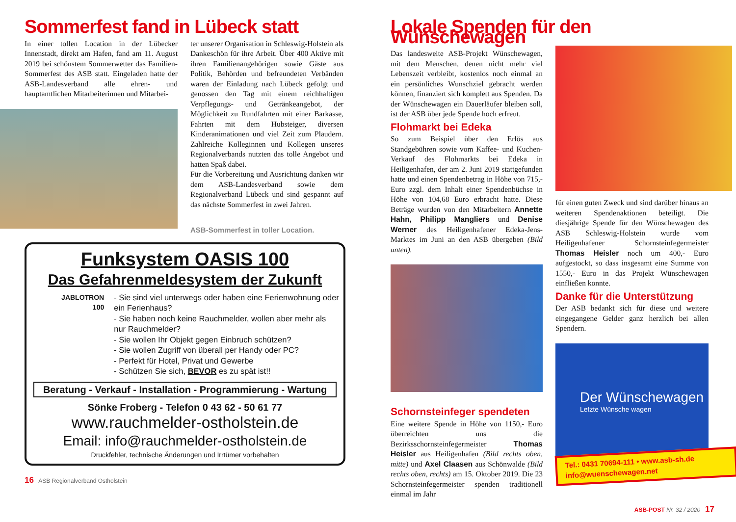Sommerfest fand in Lübeck statt
In einer tollen Location in der Lübecker Innenstadt, direkt am Hafen, fand am 11. August 2019 bei schönstem Sommerwetter das Familien-Sommerfest des ASB statt. Eingeladen hatte der ASB-Landesverband alle ehren- und hauptamtlichen Mitarbeiterinnen und Mitarbei-
ter unserer Organisation in Schleswig-Holstein als Dankeschön für ihre Arbeit. Über 400 Aktive mit ihren Familienangehörigen sowie Gäste aus Politik, Behörden und befreundeten Verbänden waren der Einladung nach Lübeck gefolgt und genossen den Tag mit einem reichhaltigen Verpflegungs- und Getränkeangebot, der Möglichkeit zu Rundfahrten mit einer Barkasse, Fahrten mit dem Hubsteiger, diversen Kinderanimationen und viel Zeit zum Plaudern. Zahlreiche Kolleginnen und Kollegen unseres Regionalverbands nutzten das tolle Angebot und hatten Spaß dabei.
Für die Vorbereitung und Ausrichtung danken wir dem ASB-Landesverband sowie dem Regionalverband Lübeck und sind gespannt auf das nächste Sommerfest in zwei Jahren.
ASB-Sommerfest in toller Location.
Funksystem OASIS 100
Das Gefahrenmeldesystem der Zukunft
JABLOTRON
100
- Sie sind viel unterwegs oder haben eine Ferienwohnung oder ein Ferienhaus?
- Sie haben noch keine Rauchmelder, wollen aber mehr als nur Rauchmelder?
- Sie wollen Ihr Objekt gegen Einbruch schützen?
- Sie wollen Zugriff von überall per Handy oder PC?
- Perfekt für Hotel, Privat und Gewerbe
- Schützen Sie sich, BEVOR es zu spät ist!!
Beratung - Verkauf - Installation - Programmierung - Wartung
Sönke Froberg - Telefon 0 43 62 - 50 61 77
www.rauchmelder-ostholstein.de
Email: info@rauchmelder-ostholstein.de
Druckfehler, technische Änderungen und Irrtümer vorbehalten
16 ASB Regionalverband Ostholstein
Lokale Spenden für den Wünschewagen
Das landesweite ASB-Projekt Wünschewagen, mit dem Menschen, denen nicht mehr viel Lebenszeit verbleibt, kostenlos noch einmal an ein persönliches Wunschziel gebracht werden können, finanziert sich komplett aus Spenden. Da der Wünschewagen ein Dauerläufer bleiben soll, ist der ASB über jede Spende hoch erfreut.
Flohmarkt bei Edeka
So zum Beispiel über den Erlös aus Standgebühren sowie vom Kaffee- und Kuchen-Verkauf des Flohmarkts bei Edeka in Heiligenhafen, der am 2. Juni 2019 stattgefunden hatte und einen Spendenbetrag in Höhe von 715,- Euro zzgl. dem Inhalt einer Spendenbüchse in Höhe von 104,68 Euro erbracht hatte. Diese Beträge wurden von den Mitarbeitern Annette Hahn, Philipp Mangliers und Denise Werner des Heiligenhafener Edeka-Jens-Marktes im Juni an den ASB übergeben (Bild unten).
Schornsteinfeger spendeten
Eine weitere Spende in Höhe von 1150,- Euro überreichten uns die Bezirksschornsteinfegermeister Thomas Heisler aus Heiligenhafen (Bild rechts oben, mitte) und Axel Claasen aus Schönwalde (Bild rechts oben, rechts) am 15. Oktober 2019. Die 23 Schornsteinfegermeister spenden traditionell einmal im Jahr
für einen guten Zweck und sind darüber hinaus an weiteren Spendenaktionen beteiligt. Die diesjährige Spende für den Wünschewagen des ASB Schleswig-Holstein wurde vom Heiligenhafener Schornsteinfegermeister Thomas Heisler noch um 400,- Euro aufgestockt, so dass insgesamt eine Summe von 1550,- Euro in das Projekt Wünschewagen einfließen konnte.
Danke für die Unterstützung
Der ASB bedankt sich für diese und weitere eingegangene Gelder ganz herzlich bei allen Spendern.
Der Wünschewagen
Letzte Wünsche wagen
Tel.: 0431 70694-111 • www.asb-sh.de
info@wuenschewagen.net
ASB-POST Nr. 32 / 2020 17